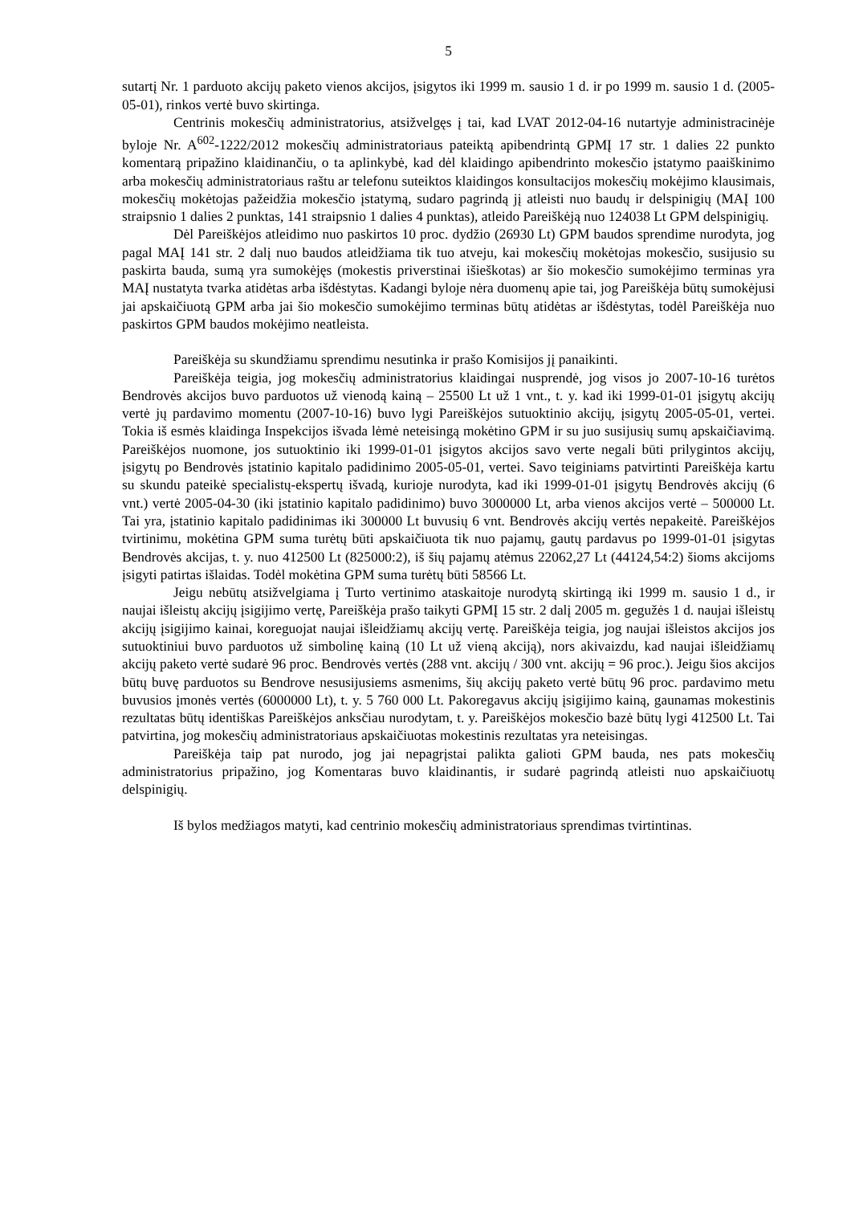5
sutartį Nr. 1 parduoto akcijų paketo vienos akcijos, įsigytos iki 1999 m. sausio 1 d. ir po 1999 m. sausio 1 d. (2005-05-01), rinkos vertė buvo skirtinga.
Centrinis mokesčių administratorius, atsižvelgęs į tai, kad LVAT 2012-04-16 nutartyje administracinėje byloje Nr. A<sup>602</sup>-1222/2012 mokesčių administratoriaus pateiktą apibendrintą GPMĮ 17 str. 1 dalies 22 punkto komentarą pripažino klaidinančiu, o ta aplinkybė, kad dėl klaidingo apibendrinto mokesčio įstatymo paaiškinimo arba mokesčių administratoriaus raštu ar telefonu suteiktos klaidingos konsultacijos mokesčių mokėjimo klausimais, mokesčių mokėtojas pažeidžia mokesčio įstatymą, sudaro pagrindą jį atleisti nuo baudų ir delspinigių (MAĮ 100 straipsnio 1 dalies 2 punktas, 141 straipsnio 1 dalies 4 punktas), atleido Pareiškėją nuo 124038 Lt GPM delspinigių.
Dėl Pareiškėjos atleidimo nuo paskirtos 10 proc. dydžio (26930 Lt) GPM baudos sprendime nurodyta, jog pagal MAĮ 141 str. 2 dalį nuo baudos atleidžiama tik tuo atveju, kai mokesčių mokėtojas mokesčio, susijusio su paskirta bauda, sumą yra sumokėjęs (mokestis priverstinai išieškotas) ar šio mokesčio sumokėjimo terminas yra MAĮ nustatyta tvarka atidėtas arba išdėstytas. Kadangi byloje nėra duomenų apie tai, jog Pareiškėja būtų sumokėjusi jai apskaičiuotą GPM arba jai šio mokesčio sumokėjimo terminas būtų atidėtas ar išdėstytas, todėl Pareiškėja nuo paskirtos GPM baudos mokėjimo neatleista.
Pareiškėja su skundžiamu sprendimu nesutinka ir prašo Komisijos jį panaikinti.
Pareiškėja teigia, jog mokesčių administratorius klaidingai nusprendė, jog visos jo 2007-10-16 turėtos Bendrovės akcijos buvo parduotos už vienodą kainą – 25500 Lt už 1 vnt., t. y. kad iki 1999-01-01 įsigytų akcijų vertė jų pardavimo momentu (2007-10-16) buvo lygi Pareiškėjos sutuoktinio akcijų, įsigytų 2005-05-01, vertei. Tokia iš esmės klaidinga Inspekcijos išvada lėmė neteisingą mokėtino GPM ir su juo susijusių sumų apskaičiavimą. Pareiškėjos nuomone, jos sutuoktinio iki 1999-01-01 įsigytos akcijos savo verte negali būti prilygintos akcijų, įsigytų po Bendrovės įstatinio kapitalo padidinimo 2005-05-01, vertei. Savo teiginiams patvirtinti Pareiškėja kartu su skundu pateikė specialistų-ekspertų išvadą, kurioje nurodyta, kad iki 1999-01-01 įsigytų Bendrovės akcijų (6 vnt.) vertė 2005-04-30 (iki įstatinio kapitalo padidinimo) buvo 3000000 Lt, arba vienos akcijos vertė – 500000 Lt. Tai yra, įstatinio kapitalo padidinimas iki 300000 Lt buvusių 6 vnt. Bendrovės akcijų vertės nepakeitė. Pareiškėjos tvirtinimu, mokėtina GPM suma turėtų būti apskaičiuota tik nuo pajamų, gautų pardavus po 1999-01-01 įsigytas Bendrovės akcijas, t. y. nuo 412500 Lt (825000:2), iš šių pajamų atėmus 22062,27 Lt (44124,54:2) šioms akcijoms įsigyti patirtas išlaidas. Todėl mokėtina GPM suma turėtų būti 58566 Lt.
Jeigu nebūtų atsižvelgiama į Turto vertinimo ataskaitoje nurodytą skirtingą iki 1999 m. sausio 1 d., ir naujai išleistų akcijų įsigijimo vertę, Pareiškėja prašo taikyti GPMĮ 15 str. 2 dalį 2005 m. gegužės 1 d. naujai išleistų akcijų įsigijimo kainai, koreguojat naujai išleidžiamų akcijų vertę. Pareiškėja teigia, jog naujai išleistos akcijos jos sutuoktiniui buvo parduotos už simbolinę kainą (10 Lt už vieną akciją), nors akivaizdu, kad naujai išleidžiamų akcijų paketo vertė sudarė 96 proc. Bendrovės vertės (288 vnt. akcijų / 300 vnt. akcijų = 96 proc.). Jeigu šios akcijos būtų buvę parduotos su Bendrove nesusijusiems asmenims, šių akcijų paketo vertė būtų 96 proc. pardavimo metu buvusios įmonės vertės (6000000 Lt), t. y. 5 760 000 Lt. Pakoregavus akcijų įsigijimo kainą, gaunamas mokestinis rezultatas būtų identiškas Pareiškėjos anksčiau nurodytam, t. y. Pareiškėjos mokesčio bazė būtų lygi 412500 Lt. Tai patvirtina, jog mokesčių administratoriaus apskaičiuotas mokestinis rezultatas yra neteisingas.
Pareiškėja taip pat nurodo, jog jai nepagrįstai palikta galioti GPM bauda, nes pats mokesčių administratorius pripažino, jog Komentaras buvo klaidinantis, ir sudarė pagrindą atleisti nuo apskaičiuotų delspinigių.
Iš bylos medžiagos matyti, kad centrinio mokesčių administratoriaus sprendimas tvirtintinas.